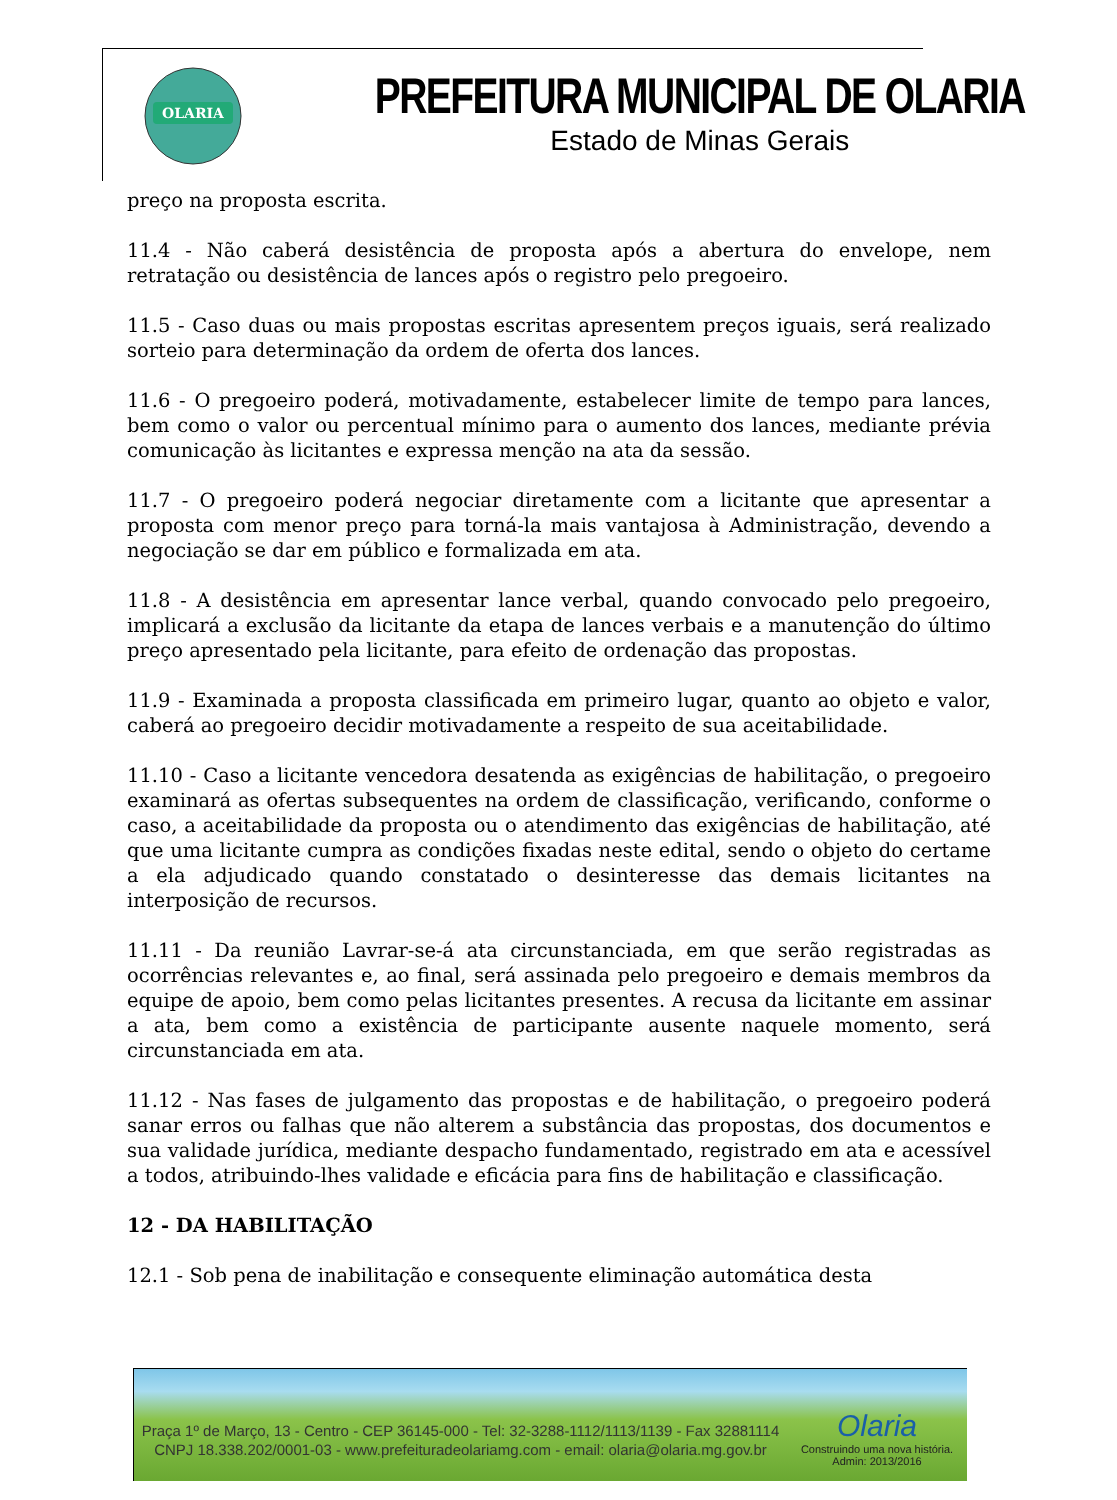OLARIA
PREFEITURA MUNICIPAL DE OLARIA
Estado de Minas Gerais
preço na proposta escrita.
11.4 - Não caberá desistência de proposta após a abertura do envelope, nem retratação ou desistência de lances após o registro pelo pregoeiro.
11.5 - Caso duas ou mais propostas escritas apresentem preços iguais, será realizado sorteio para determinação da ordem de oferta dos lances.
11.6 - O pregoeiro poderá, motivadamente, estabelecer limite de tempo para lances, bem como o valor ou percentual mínimo para o aumento dos lances, mediante prévia comunicação às licitantes e expressa menção na ata da sessão.
11.7 - O pregoeiro poderá negociar diretamente com a licitante que apresentar a proposta com menor preço para torná-la mais vantajosa à Administração, devendo a negociação se dar em público e formalizada em ata.
11.8 - A desistência em apresentar lance verbal, quando convocado pelo pregoeiro, implicará a exclusão da licitante da etapa de lances verbais e a manutenção do último preço apresentado pela licitante, para efeito de ordenação das propostas.
11.9 - Examinada a proposta classificada em primeiro lugar, quanto ao objeto e valor, caberá ao pregoeiro decidir motivadamente a respeito de sua aceitabilidade.
11.10 - Caso a licitante vencedora desatenda as exigências de habilitação, o pregoeiro examinará as ofertas subsequentes na ordem de classificação, verificando, conforme o caso, a aceitabilidade da proposta ou o atendimento das exigências de habilitação, até que uma licitante cumpra as condições fixadas neste edital, sendo o objeto do certame a ela adjudicado quando constatado o desinteresse das demais licitantes na interposição de recursos.
11.11 - Da reunião Lavrar-se-á ata circunstanciada, em que serão registradas as ocorrências relevantes e, ao final, será assinada pelo pregoeiro e demais membros da equipe de apoio, bem como pelas licitantes presentes. A recusa da licitante em assinar a ata, bem como a existência de participante ausente naquele momento, será circunstanciada em ata.
11.12 - Nas fases de julgamento das propostas e de habilitação, o pregoeiro poderá sanar erros ou falhas que não alterem a substância das propostas, dos documentos e sua validade jurídica, mediante despacho fundamentado, registrado em ata e acessível a todos, atribuindo-lhes validade e eficácia para fins de habilitação e classificação.
12 - DA HABILITAÇÃO
12.1 - Sob pena de inabilitação e consequente eliminação automática desta
Praça 1º de Março, 13 - Centro - CEP 36145-000 - Tel: 32-3288-1112/1113/1139 - Fax 32881114
CNPJ 18.338.202/0001-03 - www.prefeituradeolariamg.com - email: olaria@olaria.mg.gov.br
Olaria
Construindo uma nova história.
Admin: 2013/2016